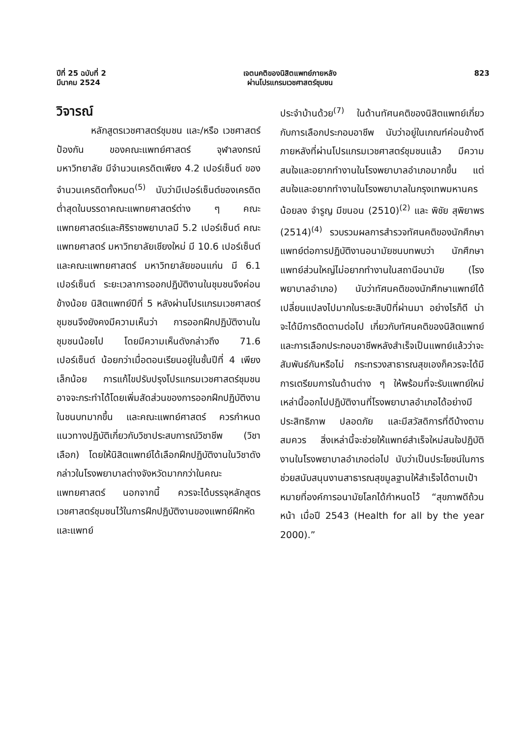ปีที่ 25 ฉบับที่ 2
มีนาคม 2524
เจตนคติของนิสิตแพทย์ภายหลัง
ผ่านโปรแกรมเวชศาสตร์ชุมชน
823
วิจารณ์
หลักสูตรเวชศาสตร์ชุมชน และ/หรือ เวชศาสตร์ป้องกัน ของคณะแพทย์ศาสตร์ จุฬาลงกรณ์มหาวิทยาลัย มีจำนวนเครดิตเพียง 4.2 เปอร์เซ็นต์ ของจำนวนเครดิตทั้งหมด<sup>(5)</sup> นับว่ามีเปอร์เซ็นต์ของเครดิตต่ำสุดในบรรดาคณะแพทยศาสตร์ต่าง ๆ คณะแพทยศาสตร์และศิริราชพยาบาลมี 5.2 เปอร์เซ็นต์ คณะแพทยศาสตร์ มหาวิทยาลัยเชียงใหม่ มี 10.6 เปอร์เซ็นต์ และคณะแพทยศาสตร์ มหาวิทยาลัยขอนแก่น มี 6.1 เปอร์เซ็นต์ ระยะเวลาการออกปฏิบัติงานในชุมชนจึงค่อนข้างน้อย นิสิตแพทย์ปีที่ 5 หลังผ่านโปรแกรมเวชศาสตร์ชุมชนจึงยังคงมีความเห็นว่า การออกฝึกปฏิบัติงานในชุมชนน้อยไป โดยมีความเห็นดังกล่าวถึง 71.6 เปอร์เซ็นต์ น้อยกว่าเมื่อตอนเรียนอยู่ในชั้นปีที่ 4 เพียงเล็กน้อย การแก้ไขปรับปรุงโปรแกรมเวชศาสตร์ชุมชน อาจจะกระทำได้โดยเพิ่มสัดส่วนของการออกฝึกปฏิบัติงานในชนบทมากขึ้น และคณะแพทย์ศาสตร์ ควรกำหนดแนวทางปฏิบัติเกี่ยวกับวิชาประสบการณ์วิชาชีพ (วิชาเลือก) โดยให้นิสิตแพทย์ได้เลือกฝึกปฏิบัติงานในวิชาดังกล่าวในโรงพยาบาลต่างจังหวัดมากกว่าในคณะแพทยศาสตร์ นอกจากนี้ ควรจะได้บรรจุหลักสูตรเวชศาสตร์ชุมชนไว้ในการฝึกปฏิบัติงานของแพทย์ฝึกหัดและแพทย์
ประจำบ้านด้วย<sup>(7)</sup> ในด้านทัศนคติของนิสิตแพทย์เกี่ยวกับการเลือกประกอบอาชีพ นับว่าอยู่ในเกณฑ์ค่อนข้างดี ภายหลังที่ผ่านโปรแกรมเวชศาสตร์ชุมชนแล้ว มีความสนใจและอยากทำงานในโรงพยาบาลอำเภอมากขึ้น แต่สนใจและอยากทำงานในโรงพยาบาลในกรุงเทพมหานครน้อยลง จำรูญ มีขนอน (2510)<sup>(2)</sup> และ พิชัย สุพิยาพร (2514)<sup>(4)</sup> รวบรวมผลการสำรวจทัศนคติของนักศึกษาแพทย์ต่อการปฏิบัติงานอนามัยชนบทพบว่า นักศึกษาแพทย์ส่วนใหญ่ไม่อยากทำงานในสถานีอนามัย (โรงพยาบาลอำเภอ) นับว่าทัศนคติของนักศึกษาแพทย์ได้เปลี่ยนแปลงไปมากในระยะสิบปีที่ผ่านมา อย่างไรก็ดี น่าจะได้มีการติดตามต่อไป เกี่ยวกับทัศนคติของนิสิตแพทย์และการเลือกประกอบอาชีพหลังสำเร็จเป็นแพทย์แล้วว่าจะสัมพันธ์กันหรือไม่ กระทรวงสาธารณสุขเองก็ควรจะได้มีการเตรียมการในด้านต่าง ๆ ให้พร้อมที่จะรับแพทย์ใหม่เหล่านี้ออกไปปฏิบัติงานที่โรงพยาบาลอำเภอได้อย่างมีประสิทธิภาพ ปลอดภัย และมีสวัสดิการที่ดีบ้างตามสมควร สิ่งเหล่านี้จะช่วยให้แพทย์สำเร็จใหม่สนใจปฏิบัติงานในโรงพยาบาลอำเภอต่อไป นับว่าเป็นประโยชน์ในการช่วยสนับสนุนงานสาธารณสุขมูลฐานให้สำเร็จได้ตามเป้าหมายที่องค์การอนามัยโลกได้กำหนดไว้ “สุขภาพดีถ้วนหน้า เมื่อปี 2543 (Health for all by the year 2000).”